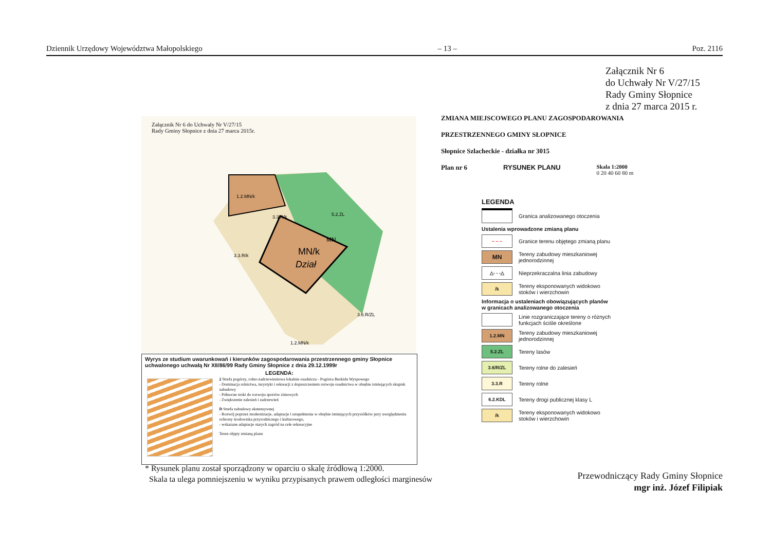Dziennik Urzędowy Województwa Małopolskiego – 13 – Poz. 2116
Załącznik Nr 6
do Uchwały Nr V/27/15
Rady Gminy Słopnice
z dnia 27 marca 2015 r.
Załącznik Nr 6 do Uchwały Nr V/27/15
Rady Gminy Słopnice z dnia 27 marca 2015r.
MN/k
Dział
MN
1.2.MN/k
3.3.R/k
5.2.ZL
3.3.R/k
3.6.R/ZL
1.2.MN/k
Wyrys ze studium uwarunkowań i kierunków zagospodarowania przestrzennego gminy Słopnice uchwalonego uchwałą Nr XII/86/99 Rady Gminy Słopnice z dnia 29.12.1999r
LEGENDA:
2 Strefa pogórzy, rolno-zadrzewieniowa lokalnie osadnicza - Pogórza Beskidu Wyspowego
- Dominacja rolnictwa, turystyki i rekreacji z dopuszczeniem rozwoju osadnictwa w obrębie istniejących skupisk zabudowy
- Północne stoki do rozwoju sportów zimowych
- Zwiększenie zalesień i zadrzewień
D Strefa zabudowy ekstensywnej
- Rozwój poprzez modernizacje, adaptacje i uzupełnienia w obrębie istniejących przysiółków przy uwzględnieniu ochrony środowiska przyrodniczego i kulturowego,
- wskazane adaptacje starych zagród na cele rekreacyjne
Teren objęty zmianą planu
ZMIANA MIEJSCOWEGO PLANU ZAGOSPODAROWANIA
PRZESTRZENNEGO GMINY SŁOPNICE
Słopnice Szlacheckie - działka nr 3015
Plan nr 6 RYSUNEK PLANU Skala 1:2000
0 20 40 60 80 m
LEGENDA
Granica analizowanego otoczenia
Ustalenia wprowadzone zmianą planu
– – –
Granice terenu objętego zmianą planu
MN
Tereny zabudowy mieszkaniowej
jednorodzinnej
△- - -△
Nieprzekraczalna linia zabudowy
/k
Tereny eksponowanych widokowo
stoków i wierzchowin
Informacja o ustaleniach obowiązujących planów
w granicach analizowanego otoczenia
Linie rozgraniczające tereny o różnych
funkcjach ściśle określone
1.2.MN
Tereny zabudowy mieszkaniowej
jednorodzinnej
5.2.ZL
Tereny lasów
3.6/R/ZL
Tereny rolne do zalesień
3.3.R
Tereny rolne
6.2.KDL
Tereny drogi publicznej klasy L
/k
Tereny eksponowanych widokowo
stoków i wierzchowin
* Rysunek planu został sporządzony w oparciu o skalę źródłową 1:2000.
Skala ta ulega pomniejszeniu w wyniku przypisanych prawem odległości marginesów
Przewodniczący Rady Gminy Słopnice
mgr inż. Józef Filipiak